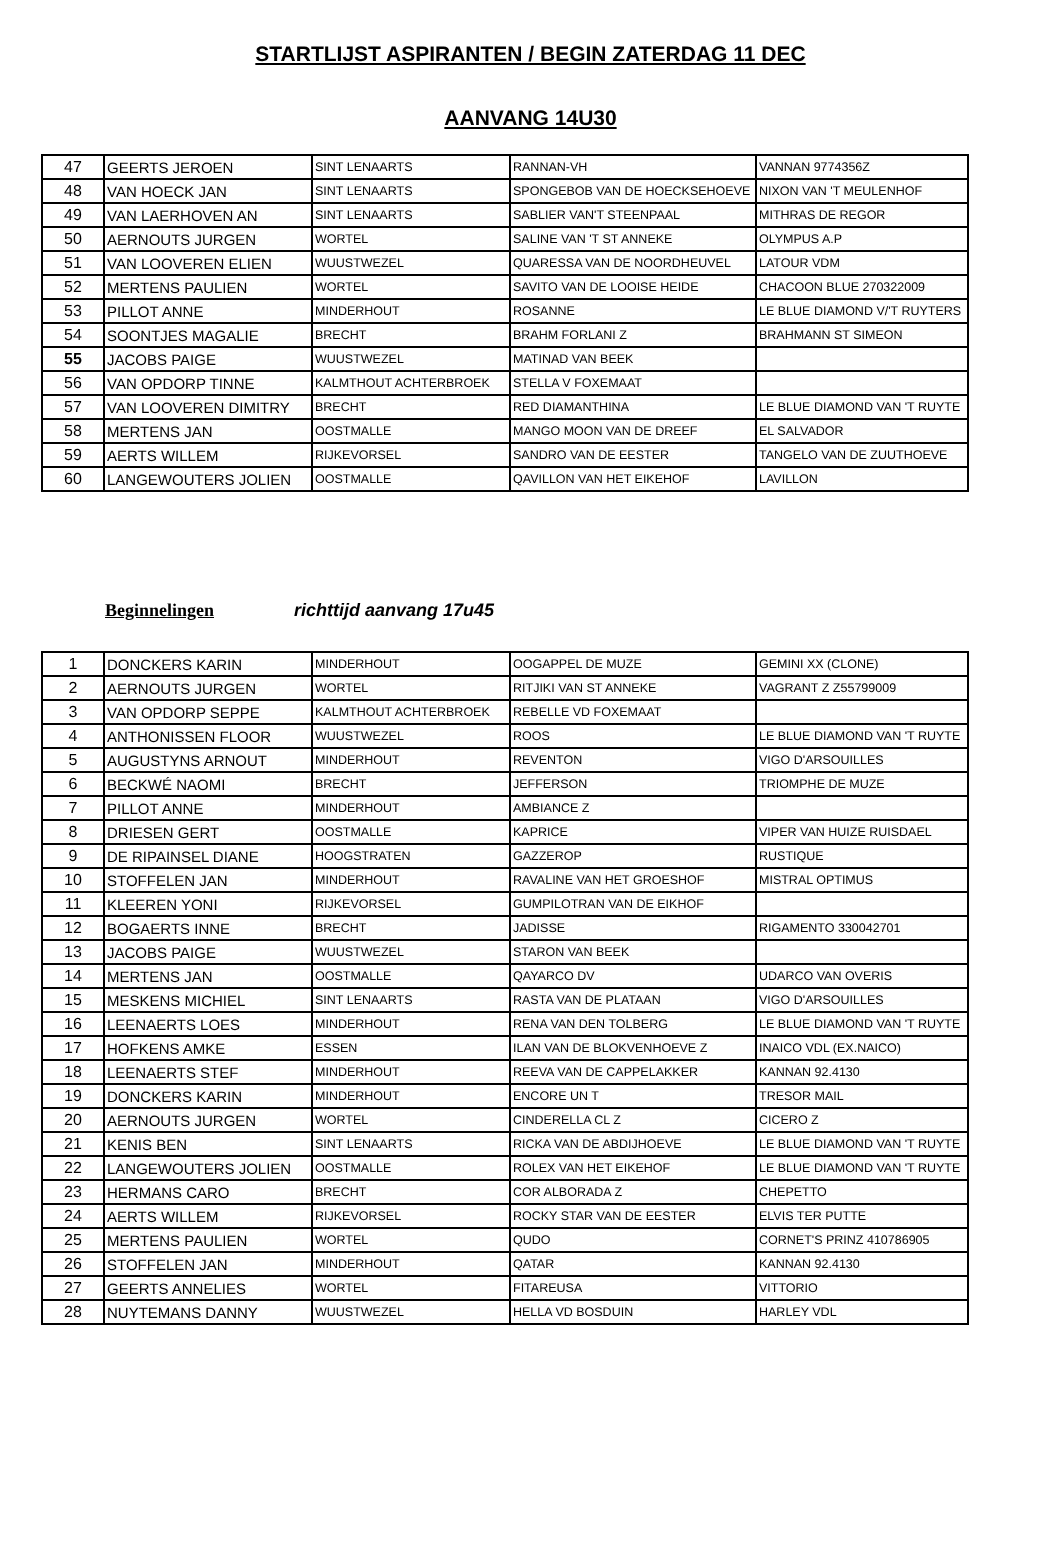STARTLIJST ASPIRANTEN / BEGIN ZATERDAG 11 DEC
AANVANG 14U30
| 47 | GEERTS JEROEN | SINT LENAARTS | RANNAN-VH | VANNAN 9774356Z |
| 48 | VAN HOECK JAN | SINT LENAARTS | SPONGEBOB VAN DE HOECKSEHOEVE | NIXON VAN 'T MEULENHOF |
| 49 | VAN LAERHOVEN AN | SINT LENAARTS | SABLIER VAN'T STEENPAAL | MITHRAS DE REGOR |
| 50 | AERNOUTS JURGEN | WORTEL | SALINE VAN 'T ST ANNEKE | OLYMPUS A.P |
| 51 | VAN LOOVEREN ELIEN | WUUSTWEZEL | QUARESSA VAN DE NOORDHEUVEL | LATOUR VDM |
| 52 | MERTENS PAULIEN | WORTEL | SAVITO VAN DE LOOISE HEIDE | CHACOON BLUE 270322009 |
| 53 | PILLOT ANNE | MINDERHOUT | ROSANNE | LE BLUE DIAMOND V/'T RUYTERS |
| 54 | SOONTJES MAGALIE | BRECHT | BRAHM FORLANI Z | BRAHMANN ST SIMEON |
| 55 | JACOBS PAIGE | WUUSTWEZEL | MATINAD VAN BEEK | |
| 56 | VAN OPDORP TINNE | KALMTHOUT ACHTERBROEK | STELLA V FOXEMAAT | |
| 57 | VAN LOOVEREN DIMITRY | BRECHT | RED DIAMANTHINA | LE BLUE DIAMOND VAN 'T RUYTE |
| 58 | MERTENS JAN | OOSTMALLE | MANGO MOON VAN DE DREEF | EL SALVADOR |
| 59 | AERTS WILLEM | RIJKEVORSEL | SANDRO VAN DE EESTER | TANGELO VAN DE ZUUTHOEVE |
| 60 | LANGEWOUTERS JOLIEN | OOSTMALLE | QAVILLON VAN HET EIKEHOF | LAVILLON |
Beginnelingen richttijd aanvang 17u45
| 1 | DONCKERS KARIN | MINDERHOUT | OOGAPPEL DE MUZE | GEMINI XX (CLONE) |
| 2 | AERNOUTS JURGEN | WORTEL | RITJIKI VAN ST ANNEKE | VAGRANT Z Z55799009 |
| 3 | VAN OPDORP SEPPE | KALMTHOUT ACHTERBROEK | REBELLE VD FOXEMAAT | |
| 4 | ANTHONISSEN FLOOR | WUUSTWEZEL | ROOS | LE BLUE DIAMOND VAN 'T RUYTE |
| 5 | AUGUSTYNS ARNOUT | MINDERHOUT | REVENTON | VIGO D'ARSOUILLES |
| 6 | BECKWÉ NAOMI | BRECHT | JEFFERSON | TRIOMPHE DE MUZE |
| 7 | PILLOT ANNE | MINDERHOUT | AMBIANCE Z | |
| 8 | DRIESEN GERT | OOSTMALLE | KAPRICE | VIPER VAN HUIZE RUISDAEL |
| 9 | DE RIPAINSEL DIANE | HOOGSTRATEN | GAZZEROP | RUSTIQUE |
| 10 | STOFFELEN JAN | MINDERHOUT | RAVALINE VAN HET GROESHOF | MISTRAL OPTIMUS |
| 11 | KLEEREN YONI | RIJKEVORSEL | GUMPILOTRAN VAN DE EIKHOF | |
| 12 | BOGAERTS INNE | BRECHT | JADISSE | RIGAMENTO 330042701 |
| 13 | JACOBS PAIGE | WUUSTWEZEL | STARON VAN BEEK | |
| 14 | MERTENS JAN | OOSTMALLE | QAYARCO DV | UDARCO VAN OVERIS |
| 15 | MESKENS MICHIEL | SINT LENAARTS | RASTA VAN DE PLATAAN | VIGO D'ARSOUILLES |
| 16 | LEENAERTS LOES | MINDERHOUT | RENA VAN DEN TOLBERG | LE BLUE DIAMOND VAN 'T RUYTE |
| 17 | HOFKENS AMKE | ESSEN | ILAN VAN DE BLOKVENHOEVE Z | INAICO VDL (EX.NAICO) |
| 18 | LEENAERTS STEF | MINDERHOUT | REEVA VAN DE CAPPELAKKER | KANNAN 92.4130 |
| 19 | DONCKERS KARIN | MINDERHOUT | ENCORE UN T | TRESOR MAIL |
| 20 | AERNOUTS JURGEN | WORTEL | CINDERELLA CL Z | CICERO Z |
| 21 | KENIS BEN | SINT LENAARTS | RICKA VAN DE ABDIJHOEVE | LE BLUE DIAMOND VAN 'T RUYTE |
| 22 | LANGEWOUTERS JOLIEN | OOSTMALLE | ROLEX VAN HET EIKEHOF | LE BLUE DIAMOND VAN 'T RUYTE |
| 23 | HERMANS CARO | BRECHT | COR ALBORADA Z | CHEPETTO |
| 24 | AERTS WILLEM | RIJKEVORSEL | ROCKY STAR VAN DE EESTER | ELVIS TER PUTTE |
| 25 | MERTENS PAULIEN | WORTEL | QUDO | CORNET'S PRINZ 410786905 |
| 26 | STOFFELEN JAN | MINDERHOUT | QATAR | KANNAN 92.4130 |
| 27 | GEERTS ANNELIES | WORTEL | FITAREUSA | VITTORIO |
| 28 | NUYTEMANS DANNY | WUUSTWEZEL | HELLA VD BOSDUIN | HARLEY VDL |